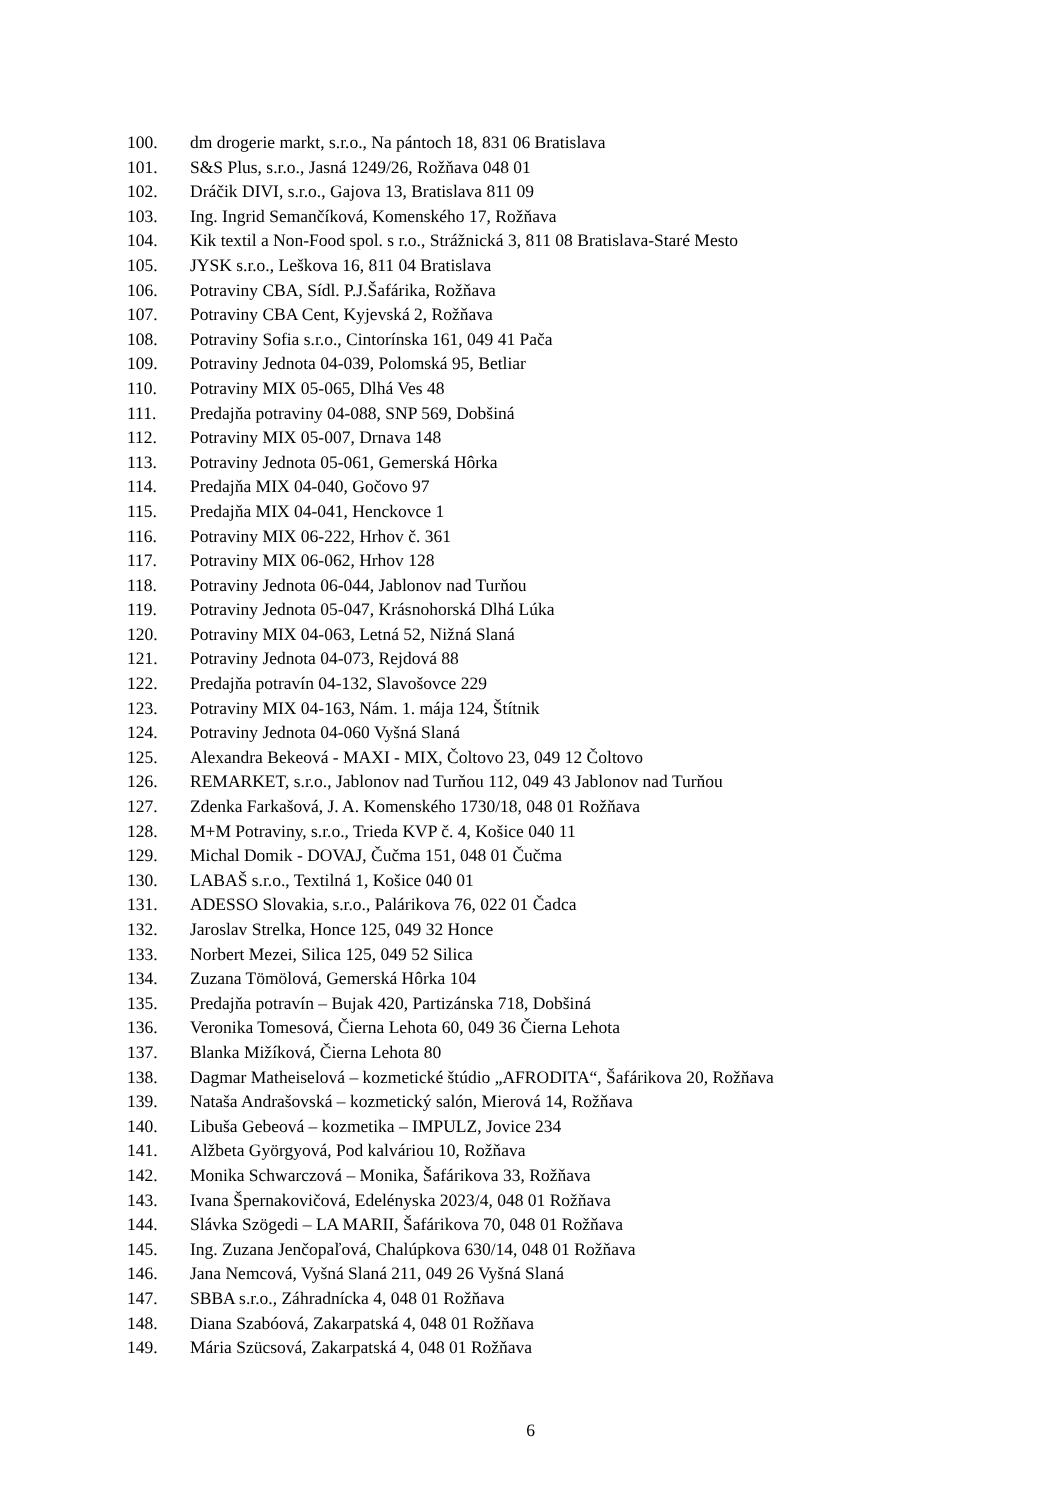100. dm drogerie markt, s.r.o., Na pántoch 18, 831 06 Bratislava
101. S&S Plus, s.r.o., Jasná 1249/26, Rožňava 048 01
102. Dráčik DIVI, s.r.o., Gajova 13, Bratislava 811 09
103. Ing. Ingrid Semančíková, Komenského 17, Rožňava
104. Kik textil a Non-Food spol. s r.o., Strážnická 3, 811 08 Bratislava-Staré Mesto
105. JYSK s.r.o., Leškova 16, 811 04 Bratislava
106. Potraviny CBA, Sídl. P.J.Šafárika, Rožňava
107. Potraviny CBA Cent, Kyjevská 2, Rožňava
108. Potraviny Sofia s.r.o., Cintorínska 161, 049 41 Pača
109. Potraviny Jednota 04-039, Polomská 95, Betliar
110. Potraviny MIX 05-065, Dlhá Ves 48
111. Predajňa potraviny 04-088, SNP 569, Dobšiná
112. Potraviny MIX 05-007, Drnava 148
113. Potraviny Jednota 05-061, Gemerská Hôrka
114. Predajňa MIX 04-040, Gočovo 97
115. Predajňa MIX 04-041, Henckovce 1
116. Potraviny MIX 06-222, Hrhov č. 361
117. Potraviny MIX 06-062, Hrhov 128
118. Potraviny Jednota 06-044, Jablonov nad Turňou
119. Potraviny Jednota 05-047, Krásnohorská Dlhá Lúka
120. Potraviny MIX 04-063, Letná 52, Nižná Slaná
121. Potraviny Jednota 04-073, Rejdová 88
122. Predajňa potravín 04-132, Slavošovce 229
123. Potraviny MIX 04-163, Nám. 1. mája 124, Štítnik
124. Potraviny Jednota 04-060 Vyšná Slaná
125. Alexandra Bekeová - MAXI - MIX, Čoltovo 23, 049 12 Čoltovo
126. REMARKET, s.r.o., Jablonov nad Turňou 112, 049 43 Jablonov nad Turňou
127. Zdenka Farkašová, J. A. Komenského 1730/18, 048 01 Rožňava
128. M+M Potraviny, s.r.o., Trieda KVP č. 4, Košice 040 11
129. Michal Domik - DOVAJ, Čučma 151, 048 01 Čučma
130. LABAŠ s.r.o., Textilná 1, Košice 040 01
131. ADESSO Slovakia, s.r.o., Palárikova 76, 022 01 Čadca
132. Jaroslav Strelka, Honce 125, 049 32 Honce
133. Norbert Mezei, Silica 125, 049 52 Silica
134. Zuzana Tömölová, Gemerská Hôrka 104
135. Predajňa potravín – Bujak 420, Partizánska 718, Dobšiná
136. Veronika Tomesová, Čierna Lehota 60, 049 36 Čierna Lehota
137. Blanka Mižíková, Čierna Lehota 80
138. Dagmar Matheiselová – kozmetické štúdio „AFRODITA“, Šafárikova 20, Rožňava
139. Nataša Andrašovská – kozmetický salón, Mierová 14, Rožňava
140. Libuša Gebeová – kozmetika – IMPULZ, Jovice 234
141. Alžbeta Györgyová, Pod kalváriou 10, Rožňava
142. Monika Schwarczová – Monika, Šafárikova 33, Rožňava
143. Ivana Špernakovičová, Edelényska 2023/4, 048 01 Rožňava
144. Slávka Szögedi – LA MARII, Šafárikova 70, 048 01 Rožňava
145. Ing. Zuzana Jenčopaľová, Chalúpkova 630/14, 048 01 Rožňava
146. Jana Nemcová, Vyšná Slaná 211, 049 26 Vyšná Slaná
147. SBBA s.r.o., Záhradnícka 4, 048 01 Rožňava
148. Diana Szabóová, Zakarpatská 4, 048 01 Rožňava
149. Mária Szücsová, Zakarpatská 4, 048 01 Rožňava
6